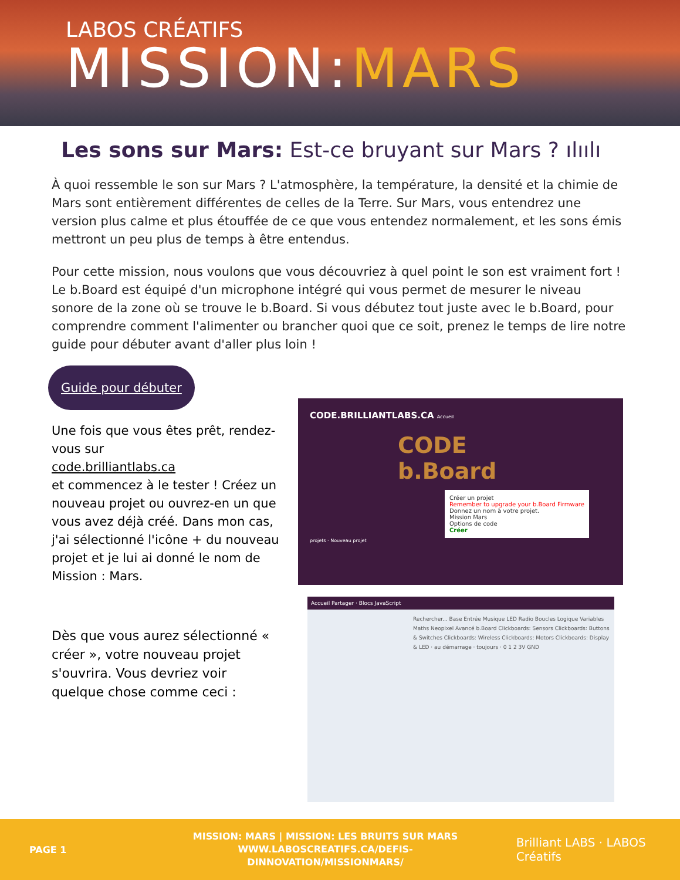LABOS CRÉATIFS
MISSION:MARS
Les sons sur Mars: Est-ce bruyant sur Mars ? ılıılı
À quoi ressemble le son sur Mars ? L'atmosphère, la température, la densité et la chimie de Mars sont entièrement différentes de celles de la Terre. Sur Mars, vous entendrez une version plus calme et plus étouffée de ce que vous entendez normalement, et les sons émis mettront un peu plus de temps à être entendus.
Pour cette mission, nous voulons que vous découvriez à quel point le son est vraiment fort ! Le b.Board est équipé d'un microphone intégré qui vous permet de mesurer le niveau sonore de la zone où se trouve le b.Board. Si vous débutez tout juste avec le b.Board, pour comprendre comment l'alimenter ou brancher quoi que ce soit, prenez le temps de lire notre guide pour débuter avant d'aller plus loin !
Guide pour débuter
Une fois que vous êtes prêt, rendez-vous sur
code.brilliantlabs.ca
et commencez à le tester ! Créez un nouveau projet ou ouvrez-en un que vous avez déjà créé. Dans mon cas, j'ai sélectionné l'icône + du nouveau projet et je lui ai donné le nom de Mission : Mars.
Dès que vous aurez sélectionné « créer », votre nouveau projet s'ouvrira. Vous devriez voir quelque chose comme ceci :
CODE.BRILLIANTLABS.CA Accueil
CODE
b.Board
Créer un projet
Remember to upgrade your b.Board Firmware
Donnez un nom à votre projet.
Mission Mars
Options de code
Créer
projets · Nouveau projet
Accueil Partager · Blocs JavaScript
Rechercher... Base Entrée Musique LED Radio Boucles Logique Variables Maths Neopixel Avancé b.Board Clickboards: Sensors Clickboards: Buttons & Switches Clickboards: Wireless Clickboards: Motors Clickboards: Display & LED · au démarrage · toujours · 0 1 2 3V GND
PAGE 1
MISSION: MARS | MISSION: LES BRUITS SUR MARS
WWW.LABOSCREATIFS.CA/DEFIS-DINNOVATION/MISSIONMARS/
Brilliant LABS · LABOS Créatifs